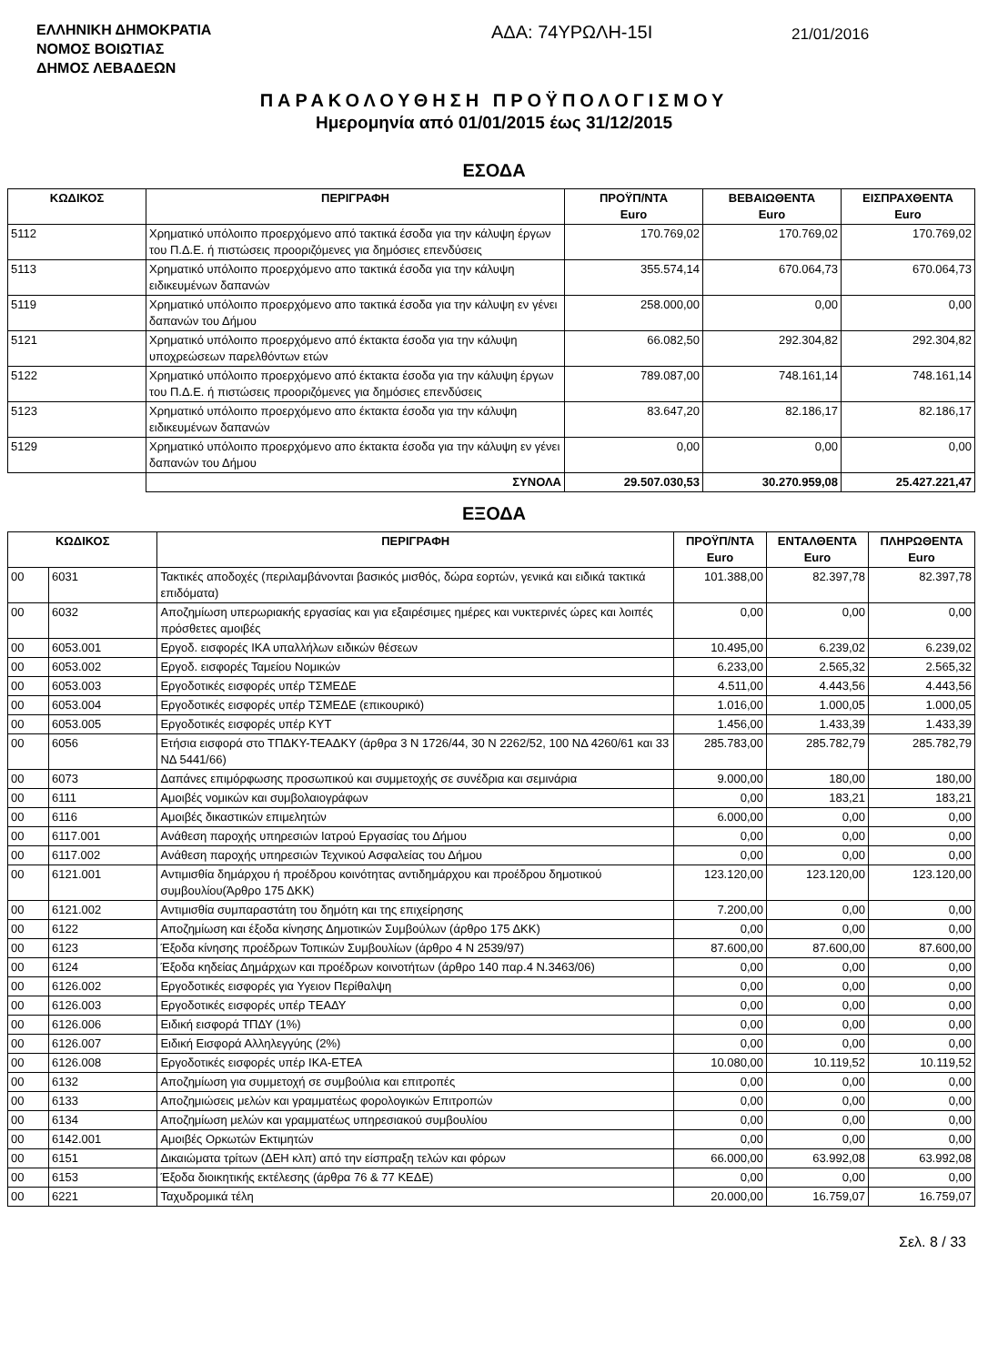ΕΛΛΗΝΙΚΗ ΔΗΜΟΚΡΑΤΙΑ
ΝΟΜΟΣ ΒΟΙΩΤΙΑΣ
ΔΗΜΟΣ ΛΕΒΑΔΕΩΝ
ΑΔΑ: 74ΥΡΩΛΗ-15Ι
21/01/2016
ΠΑΡΑΚΟΛΟΥΘΗΣΗ ΠΡΟΫΠΟΛΟΓΙΣΜΟΥ
Ημερομηνία από 01/01/2015 έως 31/12/2015
ΕΣΟΔΑ
| ΚΩΔΙΚΟΣ | ΠΕΡΙΓΡΑΦΗ | ΠΡΟΫΠ/ΝΤΑ Euro | ΒΕΒΑΙΩΘΕΝΤΑ Euro | ΕΙΣΠΡΑΧΘΕΝΤΑ Euro |
| --- | --- | --- | --- | --- |
| 5112 | Χρηματικό υπόλοιπο προερχόμενο από τακτικά έσοδα για την κάλυψη έργων του Π.Δ.Ε. ή πιστώσεις προοριζόμενες για δημόσιες επενδύσεις | 170.769,02 | 170.769,02 | 170.769,02 |
| 5113 | Χρηματικό υπόλοιπο προερχόμενο απο τακτικά έσοδα για την κάλυψη ειδικευμένων δαπανών | 355.574,14 | 670.064,73 | 670.064,73 |
| 5119 | Χρηματικό υπόλοιπο προερχόμενο απο τακτικά έσοδα για την κάλυψη εν γένει δαπανών του Δήμου | 258.000,00 | 0,00 | 0,00 |
| 5121 | Χρηματικό υπόλοιπο προερχόμενο από έκτακτα έσοδα για την κάλυψη υποχρεώσεων παρελθόντων ετών | 66.082,50 | 292.304,82 | 292.304,82 |
| 5122 | Χρηματικό υπόλοιπο προερχόμενο από έκτακτα έσοδα για την κάλυψη έργων του Π.Δ.Ε. ή πιστώσεις προοριζόμενες για δημόσιες επενδύσεις | 789.087,00 | 748.161,14 | 748.161,14 |
| 5123 | Χρηματικό υπόλοιπο προερχόμενο απο έκτακτα έσοδα για την κάλυψη ειδικευμένων δαπανών | 83.647,20 | 82.186,17 | 82.186,17 |
| 5129 | Χρηματικό υπόλοιπο προερχόμενο απο έκτακτα έσοδα για την κάλυψη εν γένει δαπανών του Δήμου | 0,00 | 0,00 | 0,00 |
| | ΣΥΝΟΛΑ | 29.507.030,53 | 30.270.959,08 | 25.427.221,47 |
ΕΞΟΔΑ
| ΚΩΔΙΚΟΣ | | ΠΕΡΙΓΡΑΦΗ | ΠΡΟΫΠ/ΝΤΑ Euro | ΕΝΤΑΛΘΕΝΤΑ Euro | ΠΛΗΡΩΘΕΝΤΑ Euro |
| --- | --- | --- | --- | --- | --- |
| 00 | 6031 | Τακτικές αποδοχές (περιλαμβάνονται βασικός μισθός, δώρα εορτών, γενικά και ειδικά τακτικά επιδόματα) | 101.388,00 | 82.397,78 | 82.397,78 |
| 00 | 6032 | Αποζημίωση υπερωριακής εργασίας και για εξαιρέσιμες ημέρες και νυκτερινές ώρες και λοιπές πρόσθετες αμοιβές | 0,00 | 0,00 | 0,00 |
| 00 | 6053.001 | Εργοδ. εισφορές ΙΚΑ υπαλλήλων ειδικών θέσεων | 10.495,00 | 6.239,02 | 6.239,02 |
| 00 | 6053.002 | Εργοδ. εισφορές Ταμείου Νομικών | 6.233,00 | 2.565,32 | 2.565,32 |
| 00 | 6053.003 | Εργοδοτικές εισφορές υπέρ ΤΣΜΕΔΕ | 4.511,00 | 4.443,56 | 4.443,56 |
| 00 | 6053.004 | Εργοδοτικές εισφορές υπέρ ΤΣΜΕΔΕ (επικουρικό) | 1.016,00 | 1.000,05 | 1.000,05 |
| 00 | 6053.005 | Εργοδοτικές εισφορές υπέρ ΚΥΤ | 1.456,00 | 1.433,39 | 1.433,39 |
| 00 | 6056 | Ετήσια εισφορά στο ΤΠΔΚΥ-ΤΕΑΔΚΥ (άρθρα 3 Ν 1726/44, 30 Ν 2262/52, 100 ΝΔ 4260/61 και 33 ΝΔ 5441/66) | 285.783,00 | 285.782,79 | 285.782,79 |
| 00 | 6073 | Δαπάνες επιμόρφωσης προσωπικού και συμμετοχής σε συνέδρια και σεμινάρια | 9.000,00 | 180,00 | 180,00 |
| 00 | 6111 | Αμοιβές νομικών και συμβολαιογράφων | 0,00 | 183,21 | 183,21 |
| 00 | 6116 | Αμοιβές δικαστικών επιμελητών | 6.000,00 | 0,00 | 0,00 |
| 00 | 6117.001 | Ανάθεση παροχής υπηρεσιών Ιατρού Εργασίας του Δήμου | 0,00 | 0,00 | 0,00 |
| 00 | 6117.002 | Ανάθεση παροχής υπηρεσιών Τεχνικού Ασφαλείας του Δήμου | 0,00 | 0,00 | 0,00 |
| 00 | 6121.001 | Αντιμισθία δημάρχου ή προέδρου κοινότητας αντιδημάρχου και προέδρου δημοτικού συμβουλίου(Άρθρο 175 ΔΚΚ) | 123.120,00 | 123.120,00 | 123.120,00 |
| 00 | 6121.002 | Αντιμισθία συμπαραστάτη του δημότη και της επιχείρησης | 7.200,00 | 0,00 | 0,00 |
| 00 | 6122 | Αποζημίωση και έξοδα κίνησης Δημοτικών Συμβούλων (άρθρο 175 ΔΚΚ) | 0,00 | 0,00 | 0,00 |
| 00 | 6123 | Έξοδα κίνησης προέδρων Τοπικών Συμβουλίων (άρθρο 4 Ν 2539/97) | 87.600,00 | 87.600,00 | 87.600,00 |
| 00 | 6124 | Έξοδα κηδείας Δημάρχων και προέδρων κοινοτήτων (άρθρο 140 παρ.4 Ν.3463/06) | 0,00 | 0,00 | 0,00 |
| 00 | 6126.002 | Εργοδοτικές εισφορές για Υγειον Περίθαλψη | 0,00 | 0,00 | 0,00 |
| 00 | 6126.003 | Εργοδοτικές εισφορές υπέρ ΤΕΑΔΥ | 0,00 | 0,00 | 0,00 |
| 00 | 6126.006 | Ειδική εισφορά ΤΠΔΥ (1%) | 0,00 | 0,00 | 0,00 |
| 00 | 6126.007 | Ειδική Εισφορά Αλληλεγγύης (2%) | 0,00 | 0,00 | 0,00 |
| 00 | 6126.008 | Εργοδοτικές εισφορές υπέρ ΙΚΑ-ΕΤΕΑ | 10.080,00 | 10.119,52 | 10.119,52 |
| 00 | 6132 | Αποζημίωση για συμμετοχή σε συμβούλια και επιτροπές | 0,00 | 0,00 | 0,00 |
| 00 | 6133 | Αποζημιώσεις μελών και γραμματέως φορολογικών Επιτροπών | 0,00 | 0,00 | 0,00 |
| 00 | 6134 | Αποζημίωση μελών και γραμματέως υπηρεσιακού συμβουλίου | 0,00 | 0,00 | 0,00 |
| 00 | 6142.001 | Αμοιβές Ορκωτών Εκτιμητών | 0,00 | 0,00 | 0,00 |
| 00 | 6151 | Δικαιώματα τρίτων (ΔΕΗ κλπ) από την είσπραξη τελών και φόρων | 66.000,00 | 63.992,08 | 63.992,08 |
| 00 | 6153 | Έξοδα διοικητικής εκτέλεσης (άρθρα 76 & 77 ΚΕΔΕ) | 0,00 | 0,00 | 0,00 |
| 00 | 6221 | Ταχυδρομικά τέλη | 20.000,00 | 16.759,07 | 16.759,07 |
Σελ. 8 / 33